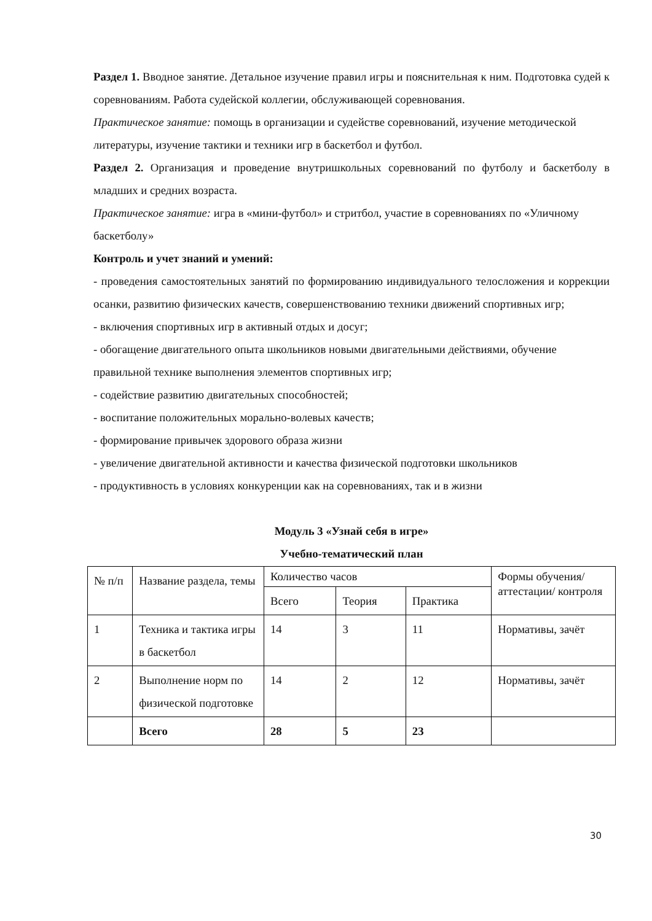Раздел 1. Вводное занятие. Детальное изучение правил игры и пояснительная к ним. Подготовка судей к соревнованиям. Работа судейской коллегии, обслуживающей соревнования.
Практическое занятие: помощь в организации и судействе соревнований, изучение методической литературы, изучение тактики и техники игр в баскетбол и футбол.
Раздел 2. Организация и проведение внутришкольных соревнований по футболу и баскетболу в младших и средних возраста.
Практическое занятие: игра в «мини-футбол» и стритбол, участие в соревнованиях по «Уличному баскетболу»
Контроль и учет знаний и умений:
- проведения самостоятельных занятий по формированию индивидуального телосложения и коррекции осанки, развитию физических качеств, совершенствованию техники движений спортивных игр;
- включения спортивных игр в активный отдых и досуг;
- обогащение двигательного опыта школьников новыми двигательными действиями, обучение правильной технике выполнения элементов спортивных игр;
- содействие развитию двигательных способностей;
- воспитание положительных морально-волевых качеств;
- формирование привычек здорового образа жизни
- увеличение двигательной активности и качества физической подготовки школьников
- продуктивность в условиях конкуренции как на соревнованиях, так и в жизни
Модуль 3 «Узнай себя в игре»
Учебно-тематический план
| № п/п | Название раздела, темы | Количество часов | | | Формы обучения/ аттестации/ контроля |
| | | Всего | Теория | Практика | |
| 1 | Техника и тактика игры в баскетбол | 14 | 3 | 11 | Нормативы, зачёт |
| 2 | Выполнение норм по физической подготовке | 14 | 2 | 12 | Нормативы, зачёт |
| | Всего | 28 | 5 | 23 | |
30